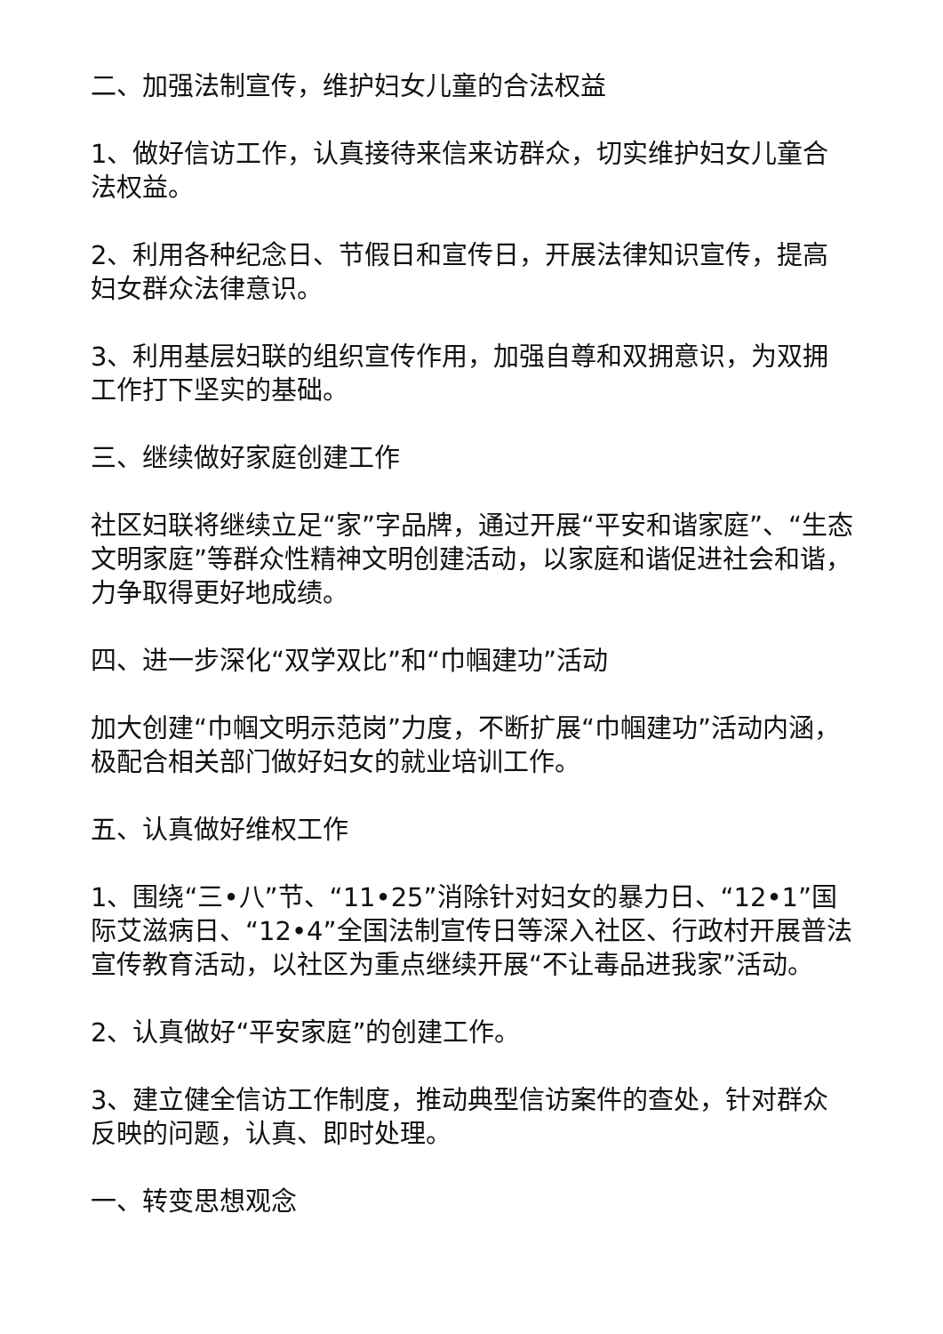二、加强法制宣传，维护妇女儿童的合法权益
1、做好信访工作，认真接待来信来访群众，切实维护妇女儿童合法权益。
2、利用各种纪念日、节假日和宣传日，开展法律知识宣传，提高妇女群众法律意识。
3、利用基层妇联的组织宣传作用，加强自尊和双拥意识，为双拥工作打下坚实的基础。
三、继续做好家庭创建工作
社区妇联将继续立足“家”字品牌，通过开展“平安和谐家庭”、“生态文明家庭”等群众性精神文明创建活动，以家庭和谐促进社会和谐，力争取得更好地成绩。
四、进一步深化“双学双比”和“巾帼建功”活动
加大创建“巾帼文明示范岗”力度，不断扩展“巾帼建功”活动内涵，极配合相关部门做好妇女的就业培训工作。
五、认真做好维权工作
1、围绕“三•八”节、“11•25”消除针对妇女的暴力日、“12•1”国际艾滋病日、“12•4”全国法制宣传日等深入社区、行政村开展普法宣传教育活动，以社区为重点继续开展“不让毒品进我家”活动。
2、认真做好“平安家庭”的创建工作。
3、建立健全信访工作制度，推动典型信访案件的查处，针对群众反映的问题，认真、即时处理。
一、转变思想观念